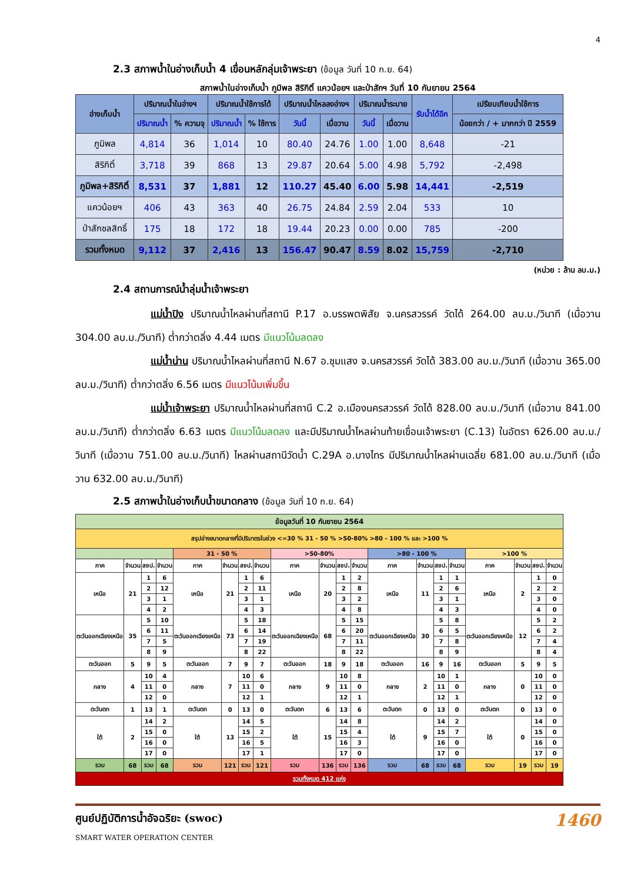4
2.3 สภาพน้ำในอ่างเก็บน้ำ 4 เขื่อนหลักลุ่มเจ้าพระยา (ข้อมูล วันที่ 10 ก.ย. 64)
สภาพน้ำในอ่างเก็บน้ำ ภูมิพล สิริกิติ์ แควน้อยฯ และป่าสักฯ วันที่ 10 กันยายน 2564
| อ่างเก็บน้ำ | ปริมาณน้ำในอ่างฯ | | ปริมาณน้ำใช้การได้ | | ปริมาณน้ำไหลลงอ่างฯ | | ปริมาณน้ำระบาย | | รับน้ำได้อีก | เปรียบเทียบน้ำใช้การ |
| --- | --- | --- | --- | --- | --- | --- | --- | --- | --- | --- |
| | ปริมาณน้ำ | % ความจุ | ปริมาณน้ำ | % ใช้การ | วันนี้ | เมื่อวาน | วันนี้ | เมื่อวาน | | น้อยกว่า / + มากกว่า ปี 2559 |
| ภูมิพล | 4,814 | 36 | 1,014 | 10 | 80.40 | 24.76 | 1.00 | 1.00 | 8,648 | -21 |
| สิริกิติ์ | 3,718 | 39 | 868 | 13 | 29.87 | 20.64 | 5.00 | 4.98 | 5,792 | -2,498 |
| ภูมิพล+สิริกิติ์ | 8,531 | 37 | 1,881 | 12 | 110.27 | 45.40 | 6.00 | 5.98 | 14,441 | -2,519 |
| แควน้อยฯ | 406 | 43 | 363 | 40 | 26.75 | 24.84 | 2.59 | 2.04 | 533 | 10 |
| ป่าสักชลสิทธิ์ | 175 | 18 | 172 | 18 | 19.44 | 20.23 | 0.00 | 0.00 | 785 | -200 |
| รวมทั้งหมด | 9,112 | 37 | 2,416 | 13 | 156.47 | 90.47 | 8.59 | 8.02 | 15,759 | -2,710 |
(หน่วย : ล้าน ลบ.ม.)
2.4 สถานการณ์น้ำลุ่มน้ำเจ้าพระยา
แม่น้ำปิง ปริมาณน้ำไหลผ่านที่สถานี P.17 อ.บรรพตพิสัย จ.นครสวรรค์ วัดได้ 264.00 ลบ.ม./วินาที (เมื่อวาน 304.00 ลบ.ม./วินาที) ต่ำกว่าตลิ่ง 4.44 เมตร มีแนวโน้มลดลง
แม่น้ำน่าน ปริมาณน้ำไหลผ่านที่สถานี N.67 อ.ชุมแสง จ.นครสวรรค์ วัดได้ 383.00 ลบ.ม./วินาที (เมื่อวาน 365.00 ลบ.ม./วินาที) ต่ำกว่าตลิ่ง 6.56 เมตร มีแนวโน้มเพิ่มขึ้น
แม่น้ำเจ้าพระยา ปริมาณน้ำไหลผ่านที่สถานี C.2 อ.เมืองนครสวรรค์ วัดได้ 828.00 ลบ.ม./วินาที (เมื่อวาน 841.00 ลบ.ม./วินาที) ต่ำกว่าตลิ่ง 6.63 เมตร มีแนวโน้มลดลง และมีปริมาณน้ำไหลผ่านท้ายเขื่อนเจ้าพระยา (C.13) ในอัตรา 626.00 ลบ.ม./วินาที (เมื่อวาน 751.00 ลบ.ม./วินาที) ไหลผ่านสถานีวัดน้ำ C.29A อ.บางไทร มีปริมาณน้ำไหลผ่านเฉลี่ย 681.00 ลบ.ม./วินาที (เมื่อวาน 632.00 ลบ.ม./วินาที)
2.5 สภาพน้ำในอ่างเก็บน้ำขนาดกลาง (ข้อมูล วันที่ 10 ก.ย. 64)
| ข้อมูลวันที่ 10 กันยายน 2564 | | | | | | | | | | | | | | | | | | | |
| สรุปอ่างขนาดกลางที่มีปริมาตรในช่วง <=30 % 31 - 50 % >50-80% >80 - 100 % และ >100 % | | | | | | | | | | | | | | | | | | | |
| | | | | 31 - 50 % | | | | >50-80% | | | | >80 - 100 % | | | | >100 % | | | |
| ภาค | จำนวน | สชป. | จำนวน | ภาค | จำนวน | สชป. | จำนวน | ภาค | จำนวน | สชป. | จำนวน | ภาค | จำนวน | สชป. | จำนวน | ภาค | จำนวน | สชป. | จำนวน |
| เหนือ | 21 | 1 | 6 | เหนือ | 21 | 1 | 6 | เหนือ | 20 | 1 | 2 | เหนือ | 11 | 1 | 1 | เหนือ | 2 | 1 | 0 |
| | | 2 | 12 | | | 2 | 11 | | | 2 | 8 | | | 2 | 6 | | | 2 | 2 |
| | | 3 | 1 | | | 3 | 1 | | | 3 | 2 | | | 3 | 1 | | | 3 | 0 |
| | | 4 | 2 | | | 4 | 3 | | | 4 | 8 | | | 4 | 3 | | | 4 | 0 |
| ตะวันออกเฉียงเหนือ | 35 | 5 | 10 | ตะวันออกเฉียงเหนือ | 73 | 5 | 18 | ตะวันออกเฉียงเหนือ | 68 | 5 | 15 | ตะวันออกเฉียงเหนือ | 30 | 5 | 8 | ตะวันออกเฉียงเหนือ | 12 | 5 | 2 |
| | | 6 | 11 | | | 6 | 14 | | | 6 | 20 | | | 6 | 5 | | | 6 | 2 |
| | | 7 | 5 | | | 7 | 19 | | | 7 | 11 | | | 7 | 8 | | | 7 | 4 |
| | | 8 | 9 | | | 8 | 22 | | | 8 | 22 | | | 8 | 9 | | | 8 | 4 |
| ตะวันออก | 5 | 9 | 5 | ตะวันออก | 7 | 9 | 7 | ตะวันออก | 18 | 9 | 18 | ตะวันออก | 16 | 9 | 16 | ตะวันออก | 5 | 9 | 5 |
| กลาง | 4 | 10 | 4 | กลาง | 7 | 10 | 6 | กลาง | 9 | 10 | 8 | กลาง | 2 | 10 | 1 | กลาง | 0 | 10 | 0 |
| | | 11 | 0 | | | 11 | 0 | | | 11 | 0 | | | 11 | 0 | | | 11 | 0 |
| | | 12 | 0 | | | 12 | 1 | | | 12 | 1 | | | 12 | 1 | | | 12 | 0 |
| ตะวันตก | 1 | 13 | 1 | ตะวันตก | 0 | 13 | 0 | ตะวันตก | 6 | 13 | 6 | ตะวันตก | 0 | 13 | 0 | ตะวันตก | 0 | 13 | 0 |
| ใต้ | 2 | 14 | 2 | ใต้ | 13 | 14 | 5 | ใต้ | 15 | 14 | 8 | ใต้ | 9 | 14 | 2 | ใต้ | 0 | 14 | 0 |
| | | 15 | 0 | | | 15 | 2 | | | 15 | 4 | | | 15 | 7 | | | 15 | 0 |
| | | 16 | 0 | | | 16 | 5 | | | 16 | 3 | | | 16 | 0 | | | 16 | 0 |
| | | 17 | 0 | | | 17 | 1 | | | 17 | 0 | | | 17 | 0 | | | 17 | 0 |
| รวม | 68 | รวม | 68 | รวม | 121 | รวม | 121 | รวม | 136 | รวม | 136 | รวม | 68 | รวม | 68 | รวม | 19 | รวม | 19 |
| รวมทั้งหมด 412 แห่ง | | | | | | | | | | | | | | | | | | | |
ศูนย์ปฏิบัติการน้ำอัจฉริยะ (swoc)
SMART WATER OPERATION CENTER
1460